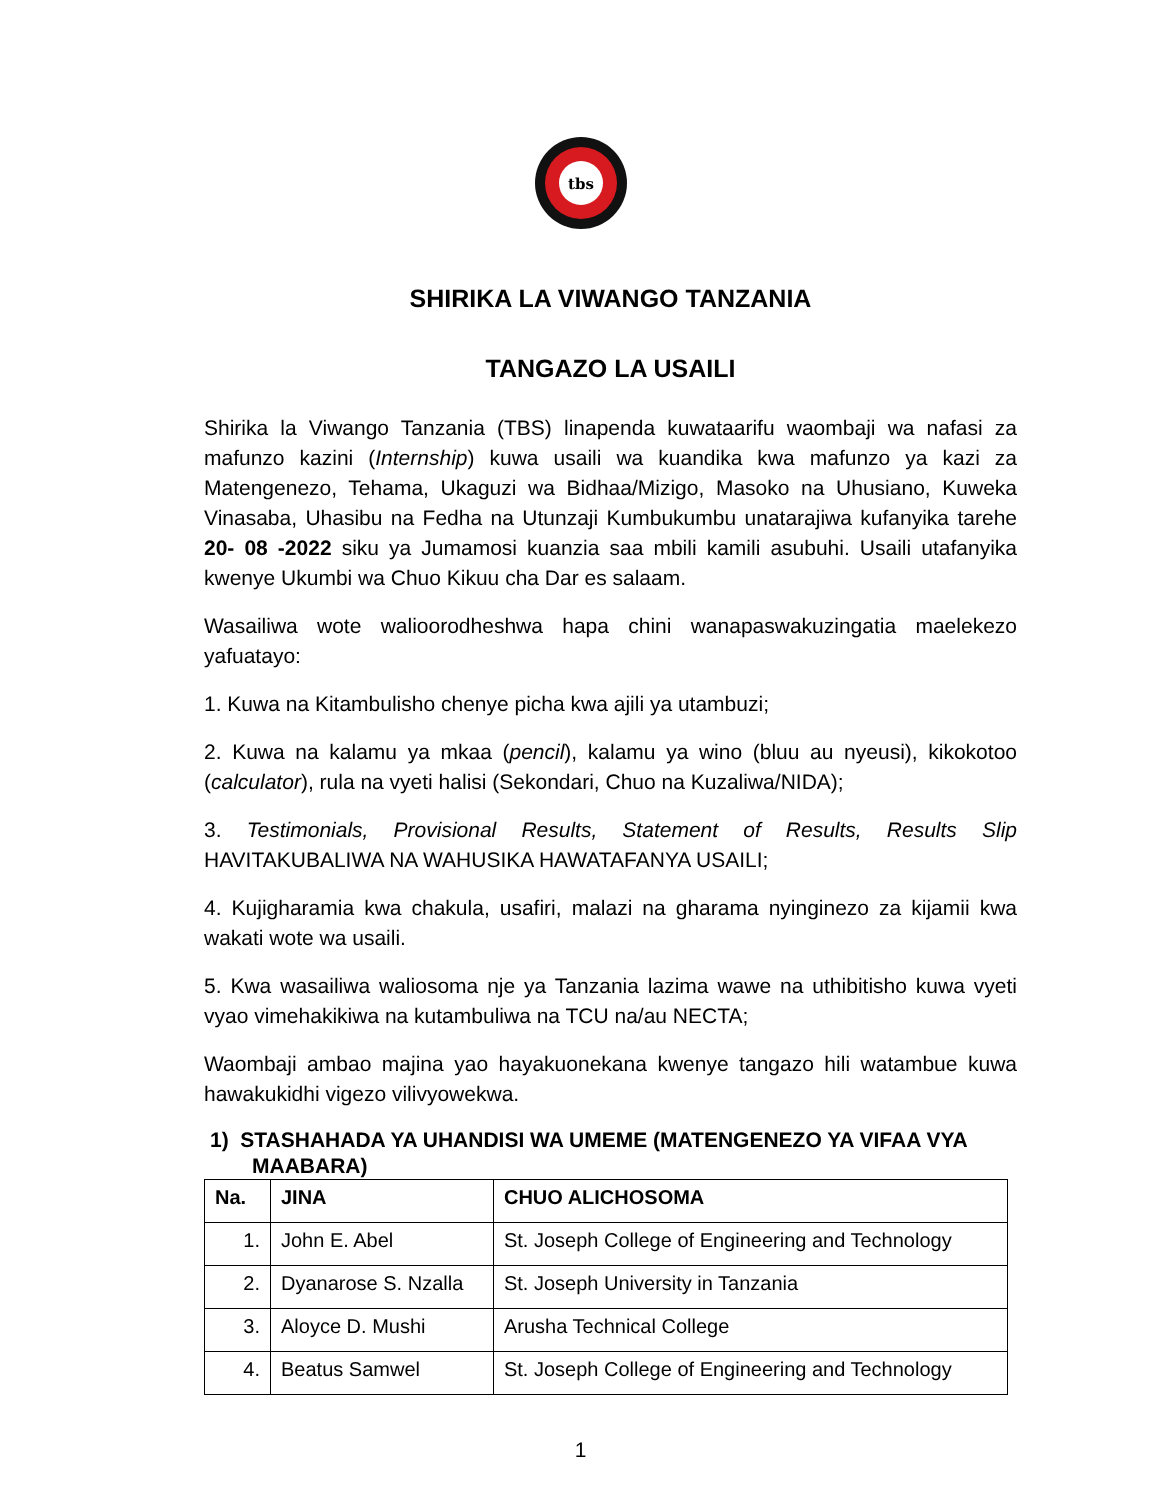tbs
SHIRIKA LA VIWANGO TANZANIA
TANGAZO LA USAILI
Shirika la Viwango Tanzania (TBS) linapenda kuwataarifu waombaji wa nafasi za mafunzo kazini (Internship) kuwa usaili wa kuandika kwa mafunzo ya kazi za Matengenezo, Tehama, Ukaguzi wa Bidhaa/Mizigo, Masoko na Uhusiano, Kuweka Vinasaba, Uhasibu na Fedha na Utunzaji Kumbukumbu unatarajiwa kufanyika tarehe 20- 08 -2022 siku ya Jumamosi kuanzia saa mbili kamili asubuhi. Usaili utafanyika kwenye Ukumbi wa Chuo Kikuu cha Dar es salaam.
Wasailiwa wote walioorodheshwa hapa chini wanapaswakuzingatia maelekezo yafuatayo:
1. Kuwa na Kitambulisho chenye picha kwa ajili ya utambuzi;
2. Kuwa na kalamu ya mkaa (pencil), kalamu ya wino (bluu au nyeusi), kikokotoo (calculator), rula na vyeti halisi (Sekondari, Chuo na Kuzaliwa/NIDA);
3. Testimonials, Provisional Results, Statement of Results, Results Slip HAVITAKUBALIWA NA WAHUSIKA HAWATAFANYA USAILI;
4. Kujigharamia kwa chakula, usafiri, malazi na gharama nyinginezo za kijamii kwa wakati wote wa usaili.
5. Kwa wasailiwa waliosoma nje ya Tanzania lazima wawe na uthibitisho kuwa vyeti vyao vimehakikiwa na kutambuliwa na TCU na/au NECTA;
Waombaji ambao majina yao hayakuonekana kwenye tangazo hili watambue kuwa hawakukidhi vigezo vilivyowekwa.
1) STASHAHADA YA UHANDISI WA UMEME (MATENGENEZO YA VIFAA VYA MAABARA)
| Na. | JINA | CHUO ALICHOSOMA |
| --- | --- | --- |
| 1. | John E. Abel | St. Joseph College of Engineering and Technology |
| 2. | Dyanarose S. Nzalla | St. Joseph University in Tanzania |
| 3. | Aloyce D. Mushi | Arusha Technical College |
| 4. | Beatus Samwel | St. Joseph College of Engineering and Technology |
1